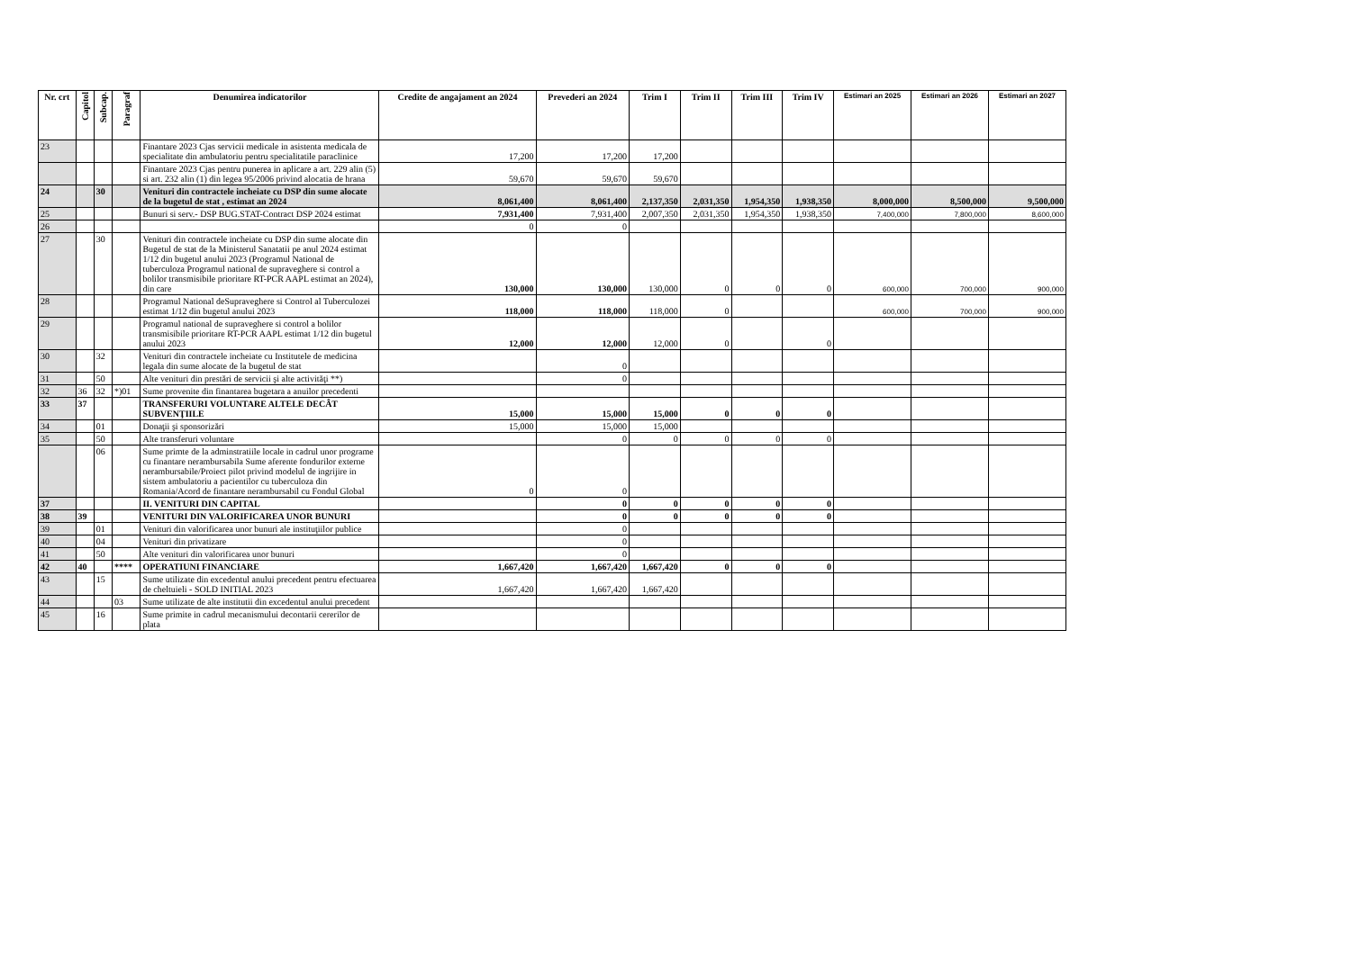| Nr. crt | Capitol | Subcap. | Paragraf | Denumirea indicatorilor | Credite de angajament an 2024 | Prevederi an 2024 | Trim I | Trim II | Trim III | Trim IV | Estimari an 2025 | Estimari an 2026 | Estimari an 2027 |
| --- | --- | --- | --- | --- | --- | --- | --- | --- | --- | --- | --- | --- | --- |
| 23 | | | | Finantare 2023 Cjas servicii medicale in asistenta medicala de specialitate din ambulatoriu pentru specialitatile paraclinice | 17,200 | 17,200 | 17,200 | | | | | | |
| | | | | Finantare 2023 Cjas pentru punerea in aplicare a art. 229 alin (5) si art. 232 alin (1) din legea 95/2006 privind alocatia de hrana | 59,670 | 59,670 | 59,670 | | | | | | |
| 24 | | 30 | | Venituri din contractele incheiate cu DSP din sume alocate de la bugetul de stat , estimat an 2024 | 8,061,400 | 8,061,400 | 2,137,350 | 2,031,350 | 1,954,350 | 1,938,350 | 8,000,000 | 8,500,000 | 9,500,000 |
| 25 | | | | Bunuri si serv.- DSP BUG.STAT-Contract DSP 2024 estimat | 7,931,400 | 7,931,400 | 2,007,350 | 2,031,350 | 1,954,350 | 1,938,350 | 7,400,000 | 7,800,000 | 8,600,000 |
| 26 | | | | | 0 | 0 | | | | | | | |
| 27 | | 30 | | Venituri din contractele incheiate cu DSP din sume alocate din Bugetul de stat de la Ministerul Sanatatii pe anul 2024 estimat 1/12 din bugetul anului 2023 (Programul National de tuberculoza Programul national de supraveghere si control a bolilor transmisibile prioritare RT-PCR AAPL estimat an 2024), din care | 130,000 | 130,000 | 130,000 | 0 | 0 | 0 | 600,000 | 700,000 | 900,000 |
| 28 | | | | Programul National deSupraveghere si Control al Tuberculozei estimat 1/12 din bugetul anului 2023 | 118,000 | 118,000 | 118,000 | 0 | | | 600,000 | 700,000 | 900,000 |
| 29 | | | | Programul national de supraveghere si control a bolilor transmisibile prioritare RT-PCR AAPL estimat 1/12 din bugetul anului 2023 | 12,000 | 12,000 | 12,000 | 0 | | 0 | | | |
| 30 | | 32 | | Venituri din contractele incheiate cu Institutele de medicina legala din sume alocate de la bugetul de stat | | 0 | | | | | | | |
| 31 | | 50 | | Alte venituri din prestări de servicii şi alte activităţi **) | | 0 | | | | | | | |
| 32 | 36 | 32 | *)01 | Sume provenite din finantarea bugetara a anuilor precedenti | | | | | | | | | |
| 33 | 37 | | | TRANSFERURI VOLUNTARE ALTELE DECÂT SUBVENŢIILE | 15,000 | 15,000 | 15,000 | 0 | 0 | 0 | | | |
| 34 | | 01 | | Donaţii şi sponsorizări | 15,000 | 15,000 | 15,000 | | | | | | |
| 35 | | 50 | | Alte transferuri voluntare | | 0 | 0 | 0 | 0 | 0 | | | |
| | | 06 | | Sume primte de la adminstratiile locale in cadrul unor programe cu finantare nerambursabila Sume aferente fondurilor externe nerambursabile/Proiect pilot privind modelul de ingrijire in sistem ambulatoriu a pacientilor cu tuberculoza din Romania/Acord de finantare nerambursabil cu Fondul Global | 0 | 0 | | | | | | | |
| 37 | | | | II. VENITURI DIN CAPITAL | | 0 | 0 | 0 | 0 | 0 | | | |
| 38 | 39 | | | VENITURI DIN VALORIFICAREA UNOR BUNURI | | 0 | 0 | 0 | 0 | 0 | | | |
| 39 | | 01 | | Venituri din valorificarea unor bunuri ale instituţiilor publice | | 0 | | | | | | | |
| 40 | | 04 | | Venituri din privatizare | | 0 | | | | | | | |
| 41 | | 50 | | Alte venituri din valorificarea unor bunuri | | 0 | | | | | | | |
| 42 | 40 | | **** | OPERATIUNI FINANCIARE | 1,667,420 | 1,667,420 | 1,667,420 | 0 | 0 | 0 | | | |
| 43 | | 15 | | Sume utilizate din excedentul anului precedent pentru efectuarea de cheltuieli - SOLD INITIAL 2023 | 1,667,420 | 1,667,420 | 1,667,420 | | | | | | |
| 44 | | | 03 | Sume utilizate de alte institutii din excedentul anului precedent | | | | | | | | | |
| 45 | | 16 | | Sume primite in cadrul mecanismului decontarii cererilor de plata | | | | | | | | | |